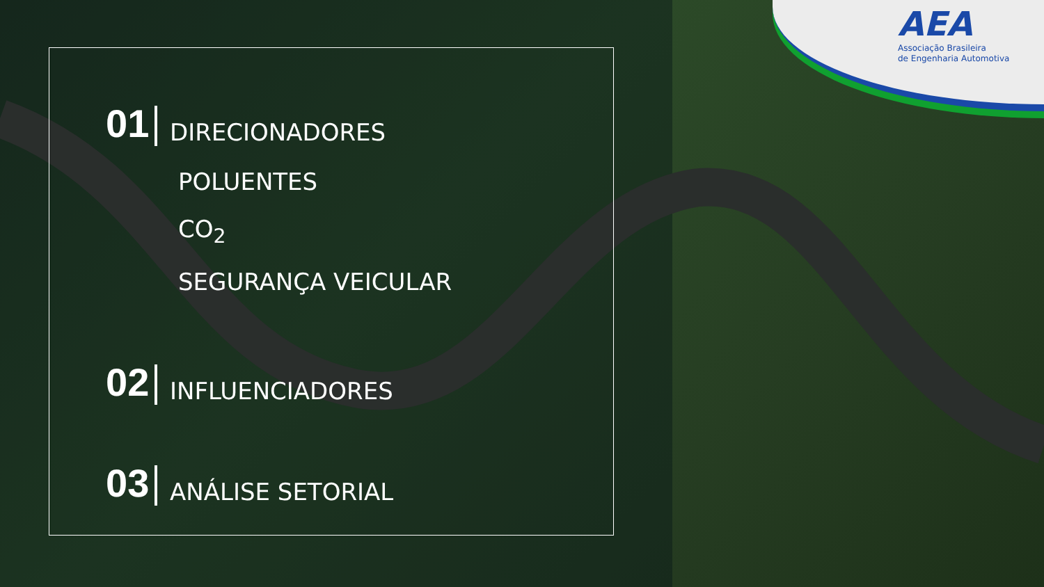AEA
Associação Brasileira
de Engenharia Automotiva
01 DIRECIONADORES
POLUENTES
CO<sub>2</sub>
SEGURANÇA VEICULAR
02 INFLUENCIADORES
03 ANÁLISE SETORIAL